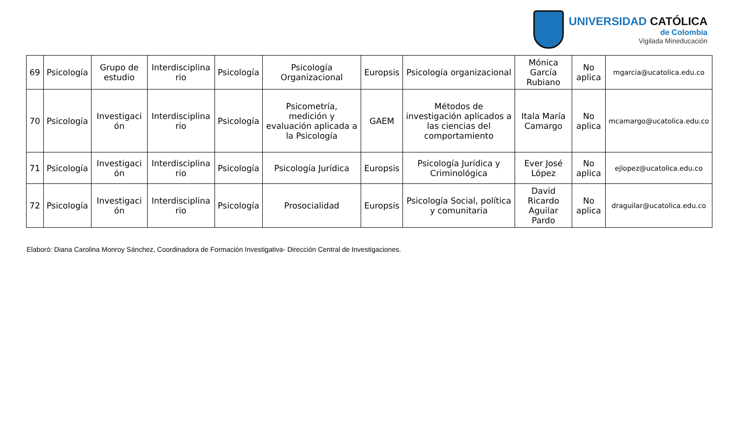UNIVERSIDAD CATÓLICA
de Colombia
Vigilada Mineducación
| 69 | Psicología | Grupo de estudio | Interdisciplina rio | Psicología | Psicología Organizacional | Europsis | Psicología organizacional | Mónica García Rubiano | No aplica | mgarcia@ucatolica.edu.co |
| 70 | Psicología | Investigaci ón | Interdisciplina rio | Psicología | Psicometría, medición y evaluación aplicada a la Psicología | GAEM | Métodos de investigación aplicados a las ciencias del comportamiento | Itala María Camargo | No aplica | mcamargo@ucatolica.edu.co |
| 71 | Psicología | Investigaci ón | Interdisciplina rio | Psicología | Psicología Jurídica | Europsis | Psicología Jurídica y Criminológica | Ever José López | No aplica | ejlopez@ucatolica.edu.co |
| 72 | Psicología | Investigaci ón | Interdisciplina rio | Psicología | Prosocialidad | Europsis | Psicología Social, política y comunitaria | David Ricardo Aguilar Pardo | No aplica | draguilar@ucatolica.edu.co |
Elaboró: Diana Carolina Monroy Sánchez, Coordinadora de Formación Investigativa- Dirección Central de Investigaciones.